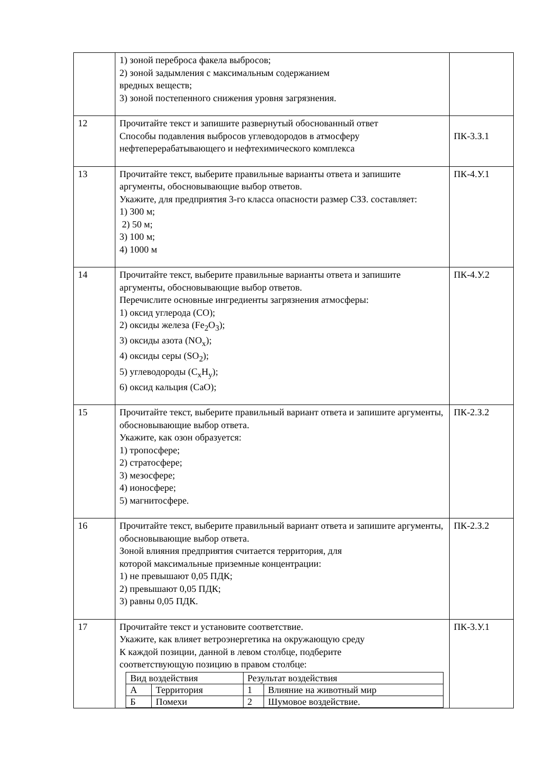| | 1) зоной переброса факела выбросов; 2) зоной задымления с максимальным содержанием вредных веществ; 3) зоной постепенного снижения уровня загрязнения. | |
| 12 | Прочитайте текст и запишите развернутый обоснованный ответ Способы подавления выбросов углеводородов в атмосферу нефтеперерабатывающего и нефтехимического комплекса | ПК-3.З.1 |
| 13 | Прочитайте текст, выберите правильные варианты ответа и запишите аргументы, обосновывающие выбор ответов. Укажите, для предприятия 3-го класса опасности размер СЗЗ. составляет: 1) 300 м; 2) 50 м; 3) 100 м; 4) 1000 м | ПК-4.У.1 |
| 14 | Прочитайте текст, выберите правильные варианты ответа и запишите аргументы, обосновывающие выбор ответов. Перечислите основные ингредиенты загрязнения атмосферы: 1) оксид углерода (CO); 2) оксиды железа (Fe<sub>2</sub>O<sub>3</sub>); 3) оксиды азота (NO<sub>x</sub>); 4) оксиды серы (SO<sub>2</sub>); 5) углеводороды (C<sub>x</sub>H<sub>y</sub>); 6) оксид кальция (CaO); | ПК-4.У.2 |
| 15 | Прочитайте текст, выберите правильный вариант ответа и запишите аргументы, обосновывающие выбор ответа. Укажите, как озон образуется: 1) тропосфере; 2) стратосфере; 3) мезосфере; 4) ионосфере; 5) магнитосфере. | ПК-2.З.2 |
| 16 | Прочитайте текст, выберите правильный вариант ответа и запишите аргументы, обосновывающие выбор ответа. Зоной влияния предприятия считается территория, для которой максимальные приземные концентрации: 1) не превышают 0,05 ПДК; 2) превышают 0,05 ПДК; 3) равны 0,05 ПДК. | ПК-2.З.2 |
| 17 | Прочитайте текст и установите соответствие. Укажите, как влияет ветроэнергетика на окружающую среду К каждой позиции, данной в левом столбце, подберите соответствующую позицию в правом столбце: / Вид воздействия / / Результат воздействия / / / А / Территория / 1 / Влияние на животный мир / / Б / Помехи / 2 / Шумовое воздействие. / | ПК-3.У.1 |